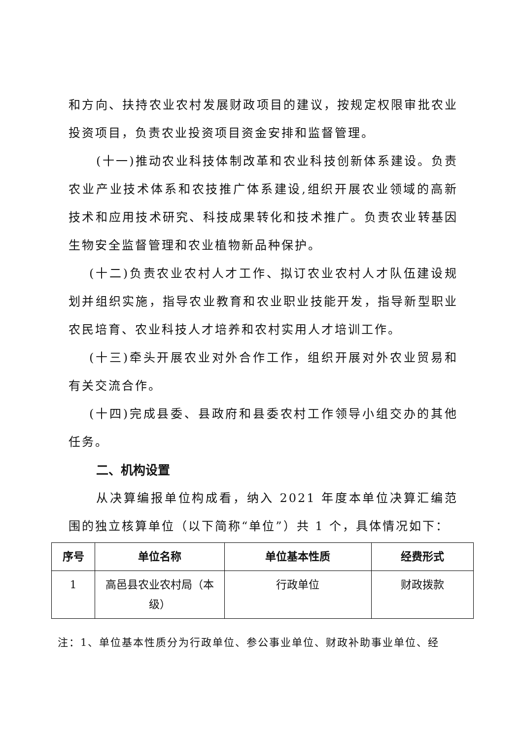和方向、扶持农业农村发展财政项目的建议，按规定权限审批农业投资项目，负责农业投资项目资金安排和监督管理。
(十一)推动农业科技体制改革和农业科技创新体系建设。负责农业产业技术体系和农技推广体系建设,组织开展农业领域的高新技术和应用技术研究、科技成果转化和技术推广。负责农业转基因生物安全监督管理和农业植物新品种保护。
(十二)负责农业农村人才工作、拟订农业农村人才队伍建设规划并组织实施，指导农业教育和农业职业技能开发，指导新型职业农民培育、农业科技人才培养和农村实用人才培训工作。
(十三)牵头开展农业对外合作工作，组织开展对外农业贸易和有关交流合作。
(十四)完成县委、县政府和县委农村工作领导小组交办的其他任务。
二、机构设置
从决算编报单位构成看，纳入 2021 年度本单位决算汇编范围的独立核算单位（以下简称“单位”）共 1 个，具体情况如下：
| 序号 | 单位名称 | 单位基本性质 | 经费形式 |
| --- | --- | --- | --- |
| 1 | 高邑县农业农村局（本级） | 行政单位 | 财政拨款 |
注：1、单位基本性质分为行政单位、参公事业单位、财政补助事业单位、经